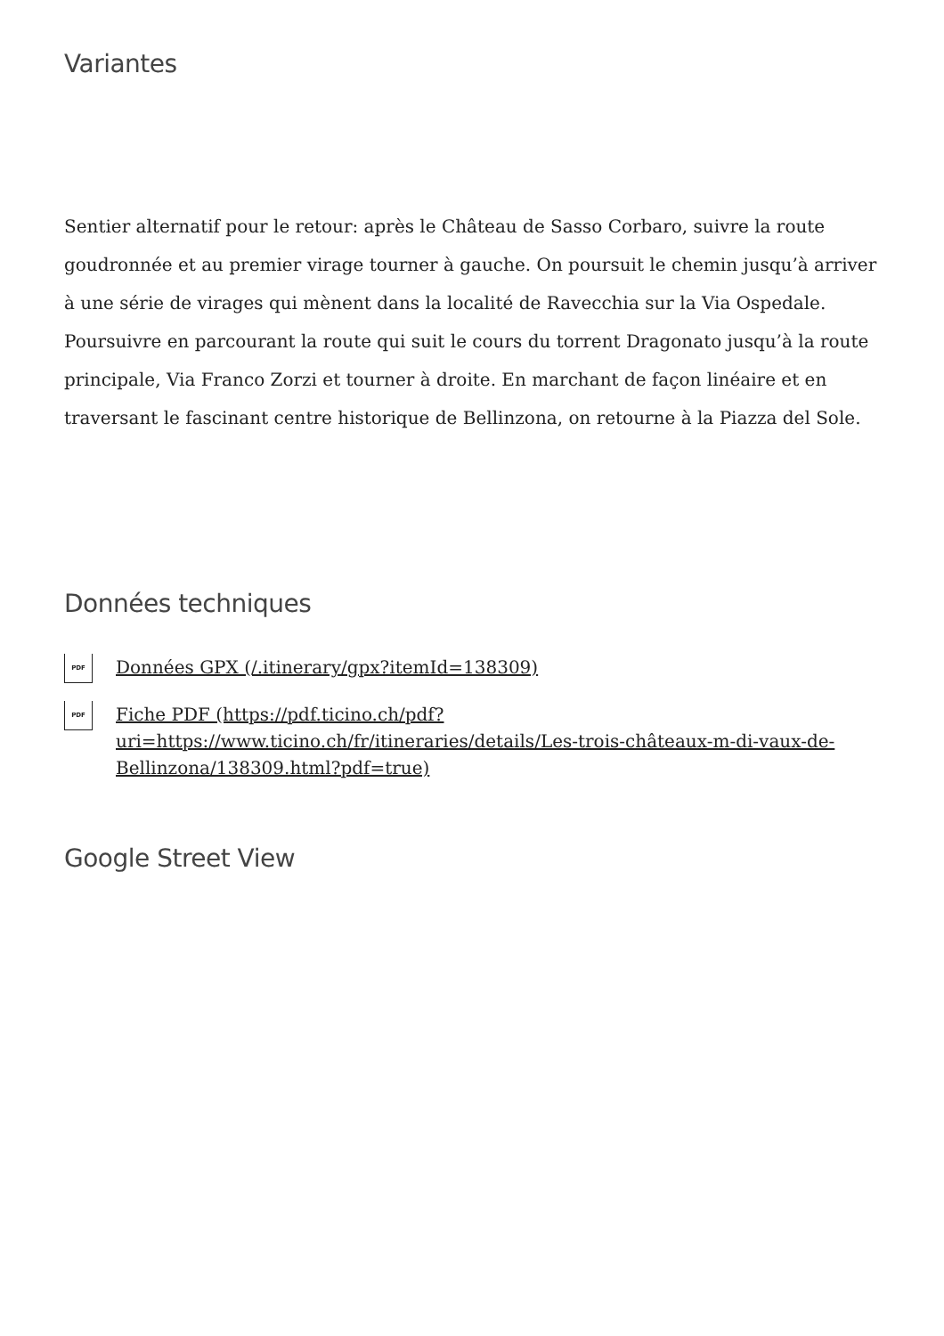Variantes
Sentier alternatif pour le retour: après le Château de Sasso Corbaro, suivre la route goudronnée et au premier virage tourner à gauche. On poursuit le chemin jusqu’à arriver à une série de virages qui mènent dans la localité de Ravecchia sur la Via Ospedale. Poursuivre en parcourant la route qui suit le cours du torrent Dragonato jusqu’à la route principale, Via Franco Zorzi et tourner à droite. En marchant de façon linéaire et en traversant le fascinant centre historique de Bellinzona, on retourne à la Piazza del Sole.
Données techniques
PDF Données GPX (/.itinerary/gpx?itemId=138309)
PDF Fiche PDF (https://pdf.ticino.ch/pdf?uri=https://www.ticino.ch/fr/itineraries/details/Les-trois-châteaux-m-di-vaux-de-Bellinzona/138309.html?pdf=true)
Google Street View